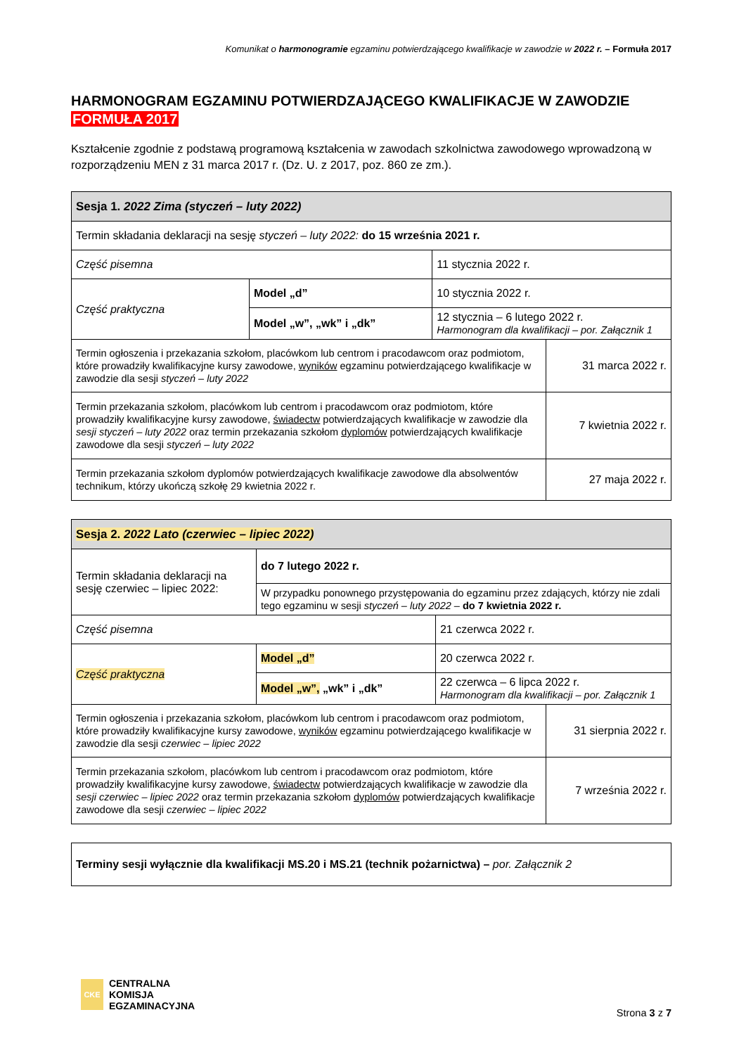Komunikat o harmonogramie egzaminu potwierdzającego kwalifikacje w zawodzie w 2022 r. – Formuła 2017
HARMONOGRAM EGZAMINU POTWIERDZAJĄCEGO KWALIFIKACJE W ZAWODZIE
FORMUŁA 2017
Kształcenie zgodnie z podstawą programową kształcenia w zawodach szkolnictwa zawodowego wprowadzoną w rozporządzeniu MEN z 31 marca 2017 r. (Dz. U. z 2017, poz. 860 ze zm.).
| Sesja 1. 2022 Zima (styczeń – luty 2022) | | | |
| --- | --- | --- | --- |
| Termin składania deklaracji na sesję styczeń – luty 2022: do 15 września 2021 r. | | | |
| Część pisemna | | 11 stycznia 2022 r. | |
| Część praktyczna | Model „d” | 10 stycznia 2022 r. | |
| | Model „w”, „wk” i „dk” | 12 stycznia – 6 lutego 2022 r. Harmonogram dla kwalifikacji – por. Załącznik 1 | |
| Termin ogłoszenia i przekazania szkołom, placówkom lub centrom i pracodawcom oraz podmiotom, które prowadziły kwalifikacyjne kursy zawodowe, wyników egzaminu potwierdzającego kwalifikacje w zawodzie dla sesji styczeń – luty 2022 | | | 31 marca 2022 r. |
| Termin przekazania szkołom, placówkom lub centrom i pracodawcom oraz podmiotom, które prowadziły kwalifikacyjne kursy zawodowe, świadectw potwierdzających kwalifikacje w zawodzie dla sesji styczeń – luty 2022 oraz termin przekazania szkołom dyplomów potwierdzających kwalifikacje zawodowe dla sesji styczeń – luty 2022 | | | 7 kwietnia 2022 r. |
| Termin przekazania szkołom dyplomów potwierdzających kwalifikacje zawodowe dla absolwentów technikum, którzy ukończą szkołę 29 kwietnia 2022 r. | | | 27 maja 2022 r. |
| Sesja 2. 2022 Lato (czerwiec – lipiec 2022) | | | |
| --- | --- | --- | --- |
| Termin składania deklaracji na sesję czerwiec – lipiec 2022: | do 7 lutego 2022 r. | | |
| | W przypadku ponownego przystępowania do egzaminu przez zdających, którzy nie zdali tego egzaminu w sesji styczeń – luty 2022 – do 7 kwietnia 2022 r. | | |
| Część pisemna | | 21 czerwca 2022 r. | |
| Część praktyczna | Model „d” | 20 czerwca 2022 r. | |
| | Model „w”, „wk” i „dk” | 22 czerwca – 6 lipca 2022 r. Harmonogram dla kwalifikacji – por. Załącznik 1 | |
| Termin ogłoszenia i przekazania szkołom, placówkom lub centrom i pracodawcom oraz podmiotom, które prowadziły kwalifikacyjne kursy zawodowe, wyników egzaminu potwierdzającego kwalifikacje w zawodzie dla sesji czerwiec – lipiec 2022 | | | 31 sierpnia 2022 r. |
| Termin przekazania szkołom, placówkom lub centrom i pracodawcom oraz podmiotom, które prowadziły kwalifikacyjne kursy zawodowe, świadectw potwierdzających kwalifikacje w zawodzie dla sesji czerwiec – lipiec 2022 oraz termin przekazania szkołom dyplomów potwierdzających kwalifikacje zawodowe dla sesji czerwiec – lipiec 2022 | | | 7 września 2022 r. |
| Terminy sesji wyłącznie dla kwalifikacji MS.20 i MS.21 (technik pożarnictwa) – por. Załącznik 2 |
CKE
CENTRALNA
KOMISJA
EGZAMINACYJNA
Strona 3 z 7